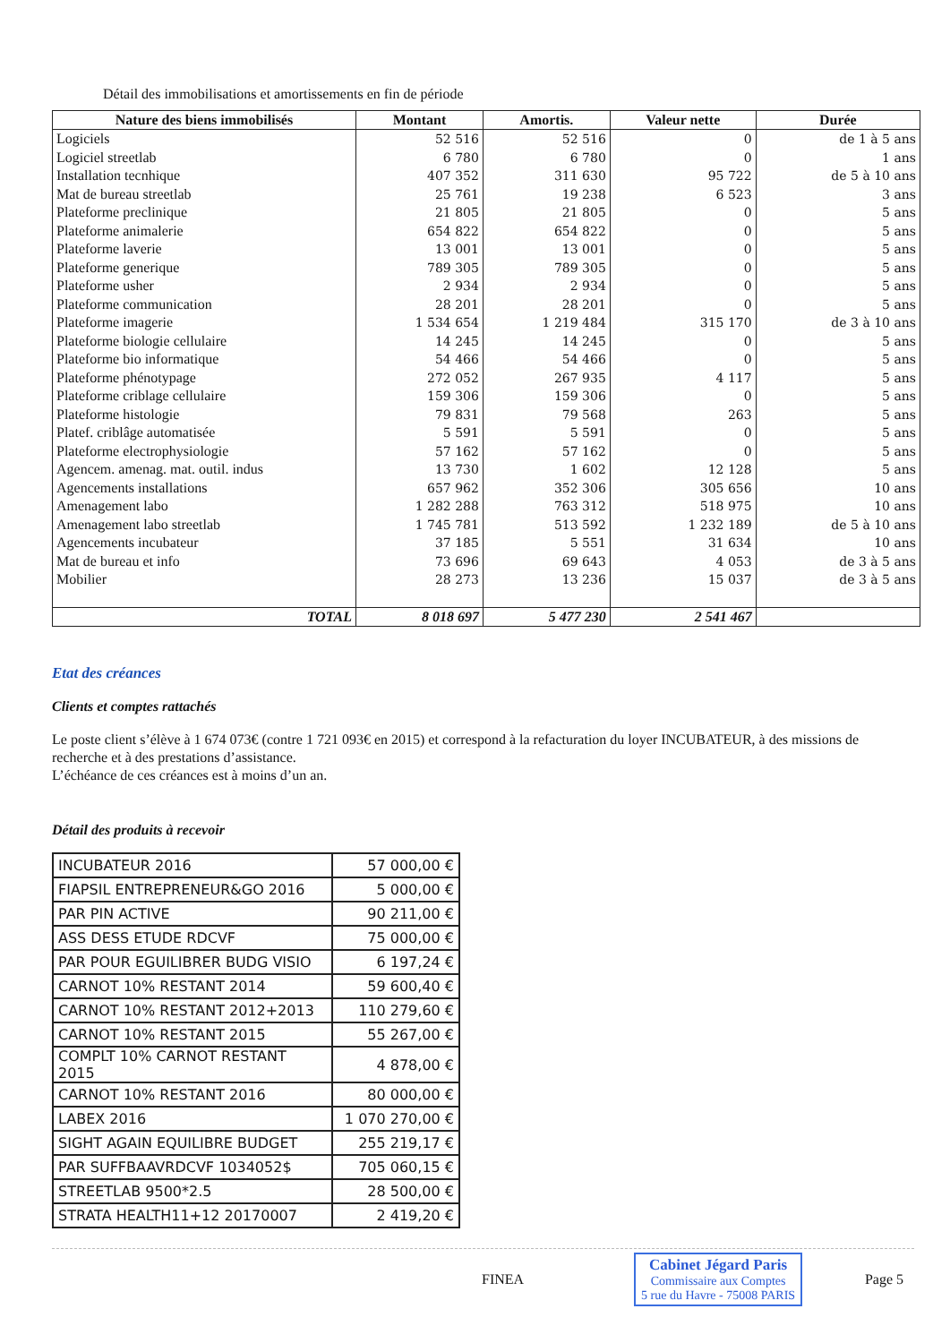Détail des immobilisations et amortissements en fin de période
| Nature des biens immobilisés | Montant | Amortis. | Valeur nette | Durée |
| --- | --- | --- | --- | --- |
| Logiciels | 52 516 | 52 516 | 0 | de 1 à 5 ans |
| Logiciel streetlab | 6 780 | 6 780 | 0 | 1 ans |
| Installation tecnhique | 407 352 | 311 630 | 95 722 | de 5 à 10 ans |
| Mat de bureau streetlab | 25 761 | 19 238 | 6 523 | 3 ans |
| Plateforme preclinique | 21 805 | 21 805 | 0 | 5 ans |
| Plateforme animalerie | 654 822 | 654 822 | 0 | 5 ans |
| Plateforme laverie | 13 001 | 13 001 | 0 | 5 ans |
| Plateforme generique | 789 305 | 789 305 | 0 | 5 ans |
| Plateforme usher | 2 934 | 2 934 | 0 | 5 ans |
| Plateforme communication | 28 201 | 28 201 | 0 | 5 ans |
| Plateforme imagerie | 1 534 654 | 1 219 484 | 315 170 | de 3 à 10 ans |
| Plateforme biologie cellulaire | 14 245 | 14 245 | 0 | 5 ans |
| Plateforme bio informatique | 54 466 | 54 466 | 0 | 5 ans |
| Plateforme phénotypage | 272 052 | 267 935 | 4 117 | 5 ans |
| Plateforme criblage cellulaire | 159 306 | 159 306 | 0 | 5 ans |
| Plateforme histologie | 79 831 | 79 568 | 263 | 5 ans |
| Platef. criblâge automatisée | 5 591 | 5 591 | 0 | 5 ans |
| Plateforme electrophysiologie | 57 162 | 57 162 | 0 | 5 ans |
| Agencem. amenag. mat. outil. indus | 13 730 | 1 602 | 12 128 | 5 ans |
| Agencements installations | 657 962 | 352 306 | 305 656 | 10 ans |
| Amenagement labo | 1 282 288 | 763 312 | 518 975 | 10 ans |
| Amenagement labo streetlab | 1 745 781 | 513 592 | 1 232 189 | de 5 à 10 ans |
| Agencements incubateur | 37 185 | 5 551 | 31 634 | 10 ans |
| Mat de bureau et info | 73 696 | 69 643 | 4 053 | de 3 à 5 ans |
| Mobilier | 28 273 | 13 236 | 15 037 | de 3 à 5 ans |
| TOTAL | 8 018 697 | 5 477 230 | 2 541 467 | |
Etat des créances
Clients et comptes rattachés
Le poste client s’élève à 1 674 073€ (contre 1 721 093€ en 2015) et correspond à la refacturation du loyer INCUBATEUR, à des missions de recherche et à des prestations d’assistance.
L’échéance de ces créances est à moins d’un an.
Détail des produits à recevoir
| INCUBATEUR 2016 | 57 000,00 € |
| FIAPSIL ENTREPRENEUR&GO 2016 | 5 000,00 € |
| PAR PIN ACTIVE | 90 211,00 € |
| ASS DESS ETUDE RDCVF | 75 000,00 € |
| PAR POUR EGUILIBRER BUDG VISIO | 6 197,24 € |
| CARNOT 10% RESTANT 2014 | 59 600,40 € |
| CARNOT 10% RESTANT 2012+2013 | 110 279,60 € |
| CARNOT 10% RESTANT 2015 | 55 267,00 € |
| COMPLT 10% CARNOT RESTANT 2015 | 4 878,00 € |
| CARNOT 10% RESTANT 2016 | 80 000,00 € |
| LABEX 2016 | 1 070 270,00 € |
| SIGHT AGAIN EQUILIBRE BUDGET | 255 219,17 € |
| PAR SUFFBAAVRDCVF 1034052$ | 705 060,15 € |
| STREETLAB 9500*2.5 | 28 500,00 € |
| STRATA HEALTH11+12 20170007 | 2 419,20 € |
FINEA
Cabinet Jégard Paris
Commissaire aux Comptes
5 rue du Havre - 75008 PARIS
Page 5